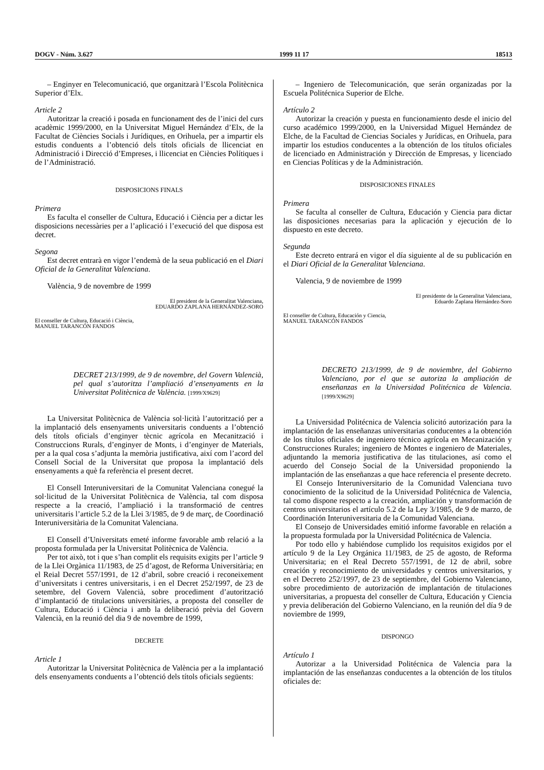DOGV - Núm. 3.627 1999 11 17 18513
– Enginyer en Telecomunicació, que organitzarà l’Escola Politècnica Superior d’Elx.
Article 2
Autoritzar la creació i posada en funcionament des de l’inici del curs acadèmic 1999/2000, en la Universitat Miguel Hernández d’Elx, de la Facultat de Ciències Socials i Jurídiques, en Orihuela, per a impartir els estudis conduents a l’obtenció dels títols oficials de llicenciat en Administració i Direcció d’Empreses, i llicenciat en Ciències Polítiques i de l’Administració.
DISPOSICIONS FINALS
Primera
Es faculta el conseller de Cultura, Educació i Ciència per a dictar les disposicions necessàries per a l’aplicació i l’execució del que disposa est decret.
Segona
Est decret entrarà en vigor l’endemà de la seua publicació en el Diari Oficial de la Generalitat Valenciana.
València, 9 de novembre de 1999
El president de la Generalitat Valenciana,
EDUARDO ZAPLANA HERNÁNDEZ-SORO
El conseller de Cultura, Educació i Ciència,
MANUEL TARANCÓN FANDOS
DECRET 213/1999, de 9 de novembre, del Govern Valencià, pel qual s’autoritza l’ampliació d’ensenyaments en la Universitat Politècnica de València. [1999/X9629]
La Universitat Politècnica de València sol·licità l’autorització per a la implantació dels ensenyaments universitaris conduents a l’obtenció dels títols oficials d’enginyer tècnic agrícola en Mecanització i Construccions Rurals, d’enginyer de Monts, i d’enginyer de Materials, per a la qual cosa s’adjunta la memòria justificativa, així com l’acord del Consell Social de la Universitat que proposa la implantació dels ensenyaments a què fa referència el present decret.
El Consell Interuniversitari de la Comunitat Valenciana conegué la sol·licitud de la Universitat Politècnica de València, tal com disposa respecte a la creació, l’ampliació i la transformació de centres universitaris l’article 5.2 de la Llei 3/1985, de 9 de març, de Coordinació Interuniversitària de la Comunitat Valenciana.
El Consell d’Universitats emeté informe favorable amb relació a la proposta formulada per la Universitat Politècnica de València.
Per tot això, tot i que s’han complit els requisits exigits per l’article 9 de la Llei Orgànica 11/1983, de 25 d’agost, de Reforma Universitària; en el Reial Decret 557/1991, de 12 d’abril, sobre creació i reconeixement d’universitats i centres universitaris, i en el Decret 252/1997, de 23 de setembre, del Govern Valencià, sobre procediment d’autorització d’implantació de titulacions universitàries, a proposta del conseller de Cultura, Educació i Ciència i amb la deliberació prèvia del Govern Valencià, en la reunió del dia 9 de novembre de 1999,
DECRETE
Article 1
Autoritzar la Universitat Politècnica de València per a la implantació dels ensenyaments conduents a l’obtenció dels títols oficials següents:
– Ingeniero de Telecomunicación, que serán organizadas por la Escuela Politécnica Superior de Elche.
Artículo 2
Autorizar la creación y puesta en funcionamiento desde el inicio del curso académico 1999/2000, en la Universidad Miguel Hernández de Elche, de la Facultad de Ciencias Sociales y Jurídicas, en Orihuela, para impartir los estudios conducentes a la obtención de los títulos oficiales de licenciado en Administración y Dirección de Empresas, y licenciado en Ciencias Políticas y de la Administración.
DISPOSICIONES FINALES
Primera
Se faculta al conseller de Cultura, Educación y Ciencia para dictar las disposiciones necesarias para la aplicación y ejecución de lo dispuesto en este decreto.
Segunda
Este decreto entrará en vigor el día siguiente al de su publicación en el Diari Oficial de la Generalitat Valenciana.
Valencia, 9 de noviembre de 1999
El presidente de la Generalitat Valenciana,
Eduardo Zaplana Hernández-Soro
El conseller de Cultura, Educación y Ciencia,
MANUEL TARANCÓN FANDOS
DECRETO 213/1999, de 9 de noviembre, del Gobierno Valenciano, por el que se autoriza la ampliación de enseñanzas en la Universidad Politécnica de Valencia. [1999/X9629]
La Universidad Politécnica de Valencia solicitó autorización para la implantación de las enseñanzas universitarias conducentes a la obtención de los títulos oficiales de ingeniero técnico agrícola en Mecanización y Construcciones Rurales; ingeniero de Montes e ingeniero de Materiales, adjuntando la memoria justificativa de las titulaciones, así como el acuerdo del Consejo Social de la Universidad proponiendo la implantación de las enseñanzas a que hace referencia el presente decreto.
El Consejo Interuniversitario de la Comunidad Valenciana tuvo conocimiento de la solicitud de la Universidad Politécnica de Valencia, tal como dispone respecto a la creación, ampliación y transformación de centros universitarios el artículo 5.2 de la Ley 3/1985, de 9 de marzo, de Coordinación Interuniversitaria de la Comunidad Valenciana.
El Consejo de Universidades emitió informe favorable en relación a la propuesta formulada por la Universidad Politécnica de Valencia.
Por todo ello y habiéndose cumplido los requisitos exigidos por el artículo 9 de la Ley Orgánica 11/1983, de 25 de agosto, de Reforma Universitaria; en el Real Decreto 557/1991, de 12 de abril, sobre creación y reconocimiento de universidades y centros universitarios, y en el Decreto 252/1997, de 23 de septiembre, del Gobierno Valenciano, sobre procedimiento de autorización de implantación de titulaciones universitarias, a propuesta del conseller de Cultura, Educación y Ciencia y previa deliberación del Gobierno Valenciano, en la reunión del día 9 de noviembre de 1999,
DISPONGO
Artículo 1
Autorizar a la Universidad Politécnica de Valencia para la implantación de las enseñanzas conducentes a la obtención de los títulos oficiales de: